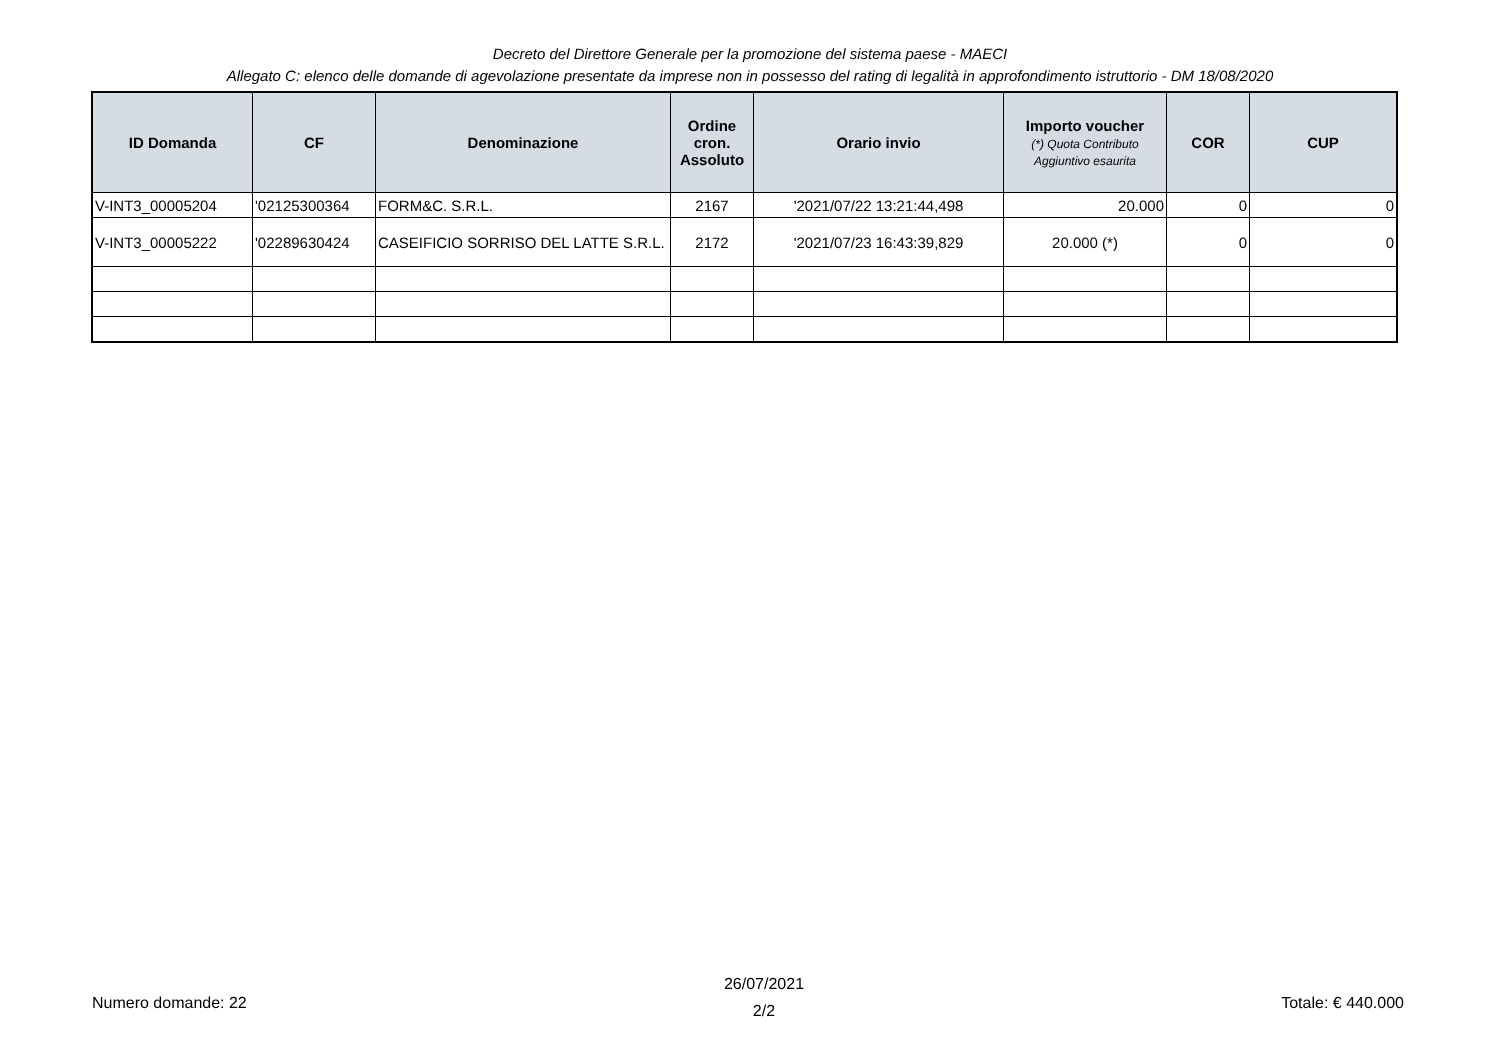Decreto del Direttore Generale per la promozione del sistema paese - MAECI
Allegato C: elenco delle domande di agevolazione presentate da imprese non in possesso del rating di legalità in approfondimento istruttorio - DM 18/08/2020
| ID Domanda | CF | Denominazione | Ordine cron. Assoluto | Orario invio | Importo voucher (*) Quota Contributo Aggiuntivo esaurita | COR | CUP |
| --- | --- | --- | --- | --- | --- | --- | --- |
| V-INT3_00005204 | '02125300364 | FORM&C. S.R.L. | 2167 | '2021/07/22 13:21:44,498 | 20.000 | 0 | 0 |
| V-INT3_00005222 | '02289630424 | CASEIFICIO SORRISO DEL LATTE S.R.L. | 2172 | '2021/07/23 16:43:39,829 | 20.000 (*) | 0 | 0 |
Numero domande: 22
26/07/2021
2/2
Totale: € 440.000